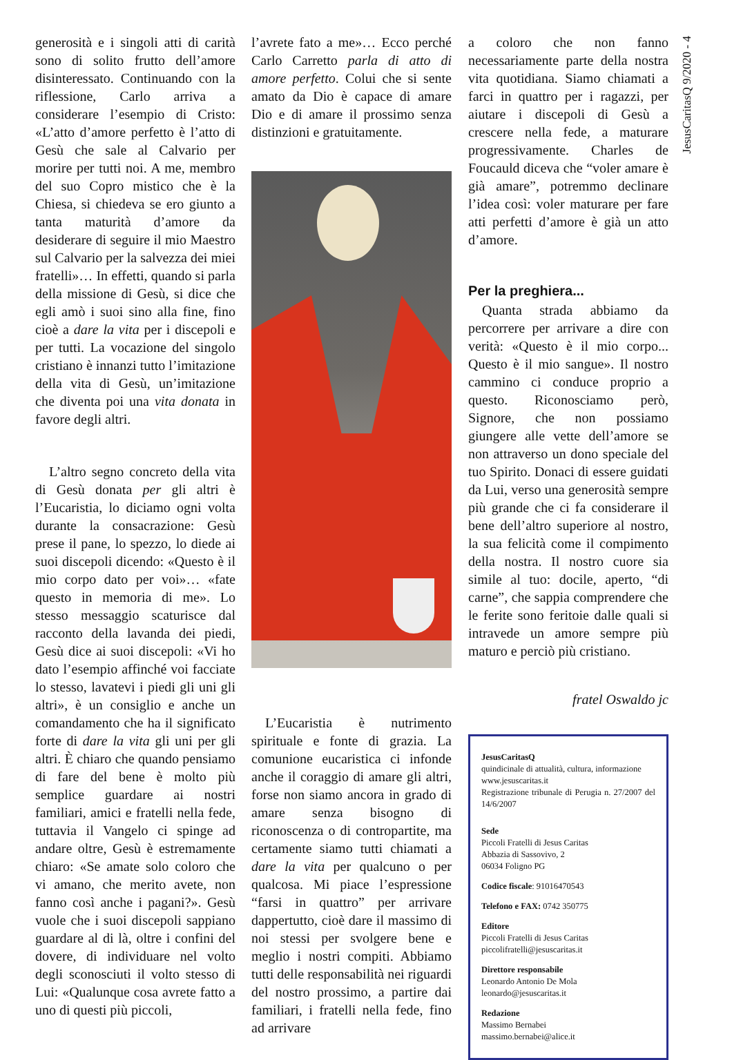JesusCaritasQ 9/2020 - 4
generosità e i singoli atti di carità sono di solito frutto dell’amore disinteressato. Continuando con la riflessione, Carlo arriva a considerare l’esempio di Cristo: «L’atto d’amore perfetto è l’atto di Gesù che sale al Calvario per morire per tutti noi. A me, membro del suo Copro mistico che è la Chiesa, si chiedeva se ero giunto a tanta maturità d’amore da desiderare di seguire il mio Maestro sul Calvario per la salvezza dei miei fratelli»… In effetti, quando si parla della missione di Gesù, si dice che egli amò i suoi sino alla fine, fino cioè a dare la vita per i discepoli e per tutti. La vocazione del singolo cristiano è innanzi tutto l’imitazione della vita di Gesù, un’imitazione che diventa poi una vita donata in favore degli altri.
L’altro segno concreto della vita di Gesù donata per gli altri è l’Eucaristia, lo diciamo ogni volta durante la consacrazione: Gesù prese il pane, lo spezzo, lo diede ai suoi discepoli dicendo: «Questo è il mio corpo dato per voi»… «fate questo in memoria di me». Lo stesso messaggio scaturisce dal racconto della lavanda dei piedi, Gesù dice ai suoi discepoli: «Vi ho dato l’esempio affinché voi facciate lo stesso, lavatevi i piedi gli uni gli altri», è un consiglio e anche un comandamento che ha il significato forte di dare la vita gli uni per gli altri. È chiaro che quando pensiamo di fare del bene è molto più semplice guardare ai nostri familiari, amici e fratelli nella fede, tuttavia il Vangelo ci spinge ad andare oltre, Gesù è estremamente chiaro: «Se amate solo coloro che vi amano, che merito avete, non fanno così anche i pagani?». Gesù vuole che i suoi discepoli sappiano guardare al di là, oltre i confini del dovere, di individuare nel volto degli sconosciuti il volto stesso di Lui: «Qualunque cosa avrete fatto a uno di questi più piccoli,
l’avrete fato a me»… Ecco perché Carlo Carretto parla di atto di amore perfetto. Colui che si sente amato da Dio è capace di amare Dio e di amare il prossimo senza distinzioni e gratuitamente.
L’Eucaristia è nutrimento spirituale e fonte di grazia. La comunione eucaristica ci infonde anche il coraggio di amare gli altri, forse non siamo ancora in grado di amare senza bisogno di riconoscenza o di contropartite, ma certamente siamo tutti chiamati a dare la vita per qualcuno o per qualcosa. Mi piace l’espressione “farsi in quattro” per arrivare dappertutto, cioè dare il massimo di noi stessi per svolgere bene e meglio i nostri compiti. Abbiamo tutti delle responsabilità nei riguardi del nostro prossimo, a partire dai familiari, i fratelli nella fede, fino ad arrivare
a coloro che non fanno necessariamente parte della nostra vita quotidiana. Siamo chiamati a farci in quattro per i ragazzi, per aiutare i discepoli di Gesù a crescere nella fede, a maturare progressivamente. Charles de Foucauld diceva che “voler amare è già amare”, potremmo declinare l’idea così: voler maturare per fare atti perfetti d’amore è già un atto d’amore.
Per la preghiera...
Quanta strada abbiamo da percorrere per arrivare a dire con verità: «Questo è il mio corpo... Questo è il mio sangue». Il nostro cammino ci conduce proprio a questo. Riconosciamo però, Signore, che non possiamo giungere alle vette dell’amore se non attraverso un dono speciale del tuo Spirito. Donaci di essere guidati da Lui, verso una generosità sempre più grande che ci fa considerare il bene dell’altro superiore al nostro, la sua felicità come il compimento della nostra. Il nostro cuore sia simile al tuo: docile, aperto, “di carne”, che sappia comprendere che le ferite sono feritoie dalle quali si intravede un amore sempre più maturo e perciò più cristiano.
fratel Oswaldo jc
JesusCaritasQ
quindicinale di attualità, cultura, informazione
www.jesuscaritas.it
Registrazione tribunale di Perugia n. 27/2007 del 14/6/2007
Sede
Piccoli Fratelli di Jesus Caritas
Abbazia di Sassovivo, 2
06034 Foligno PG
Codice fiscale: 91016470543
Telefono e FAX: 0742 350775
Editore
Piccoli Fratelli di Jesus Caritas
piccolifratelli@jesuscaritas.it
Direttore responsabile
Leonardo Antonio De Mola
leonardo@jesuscaritas.it
Redazione
Massimo Bernabei
massimo.bernabei@alice.it